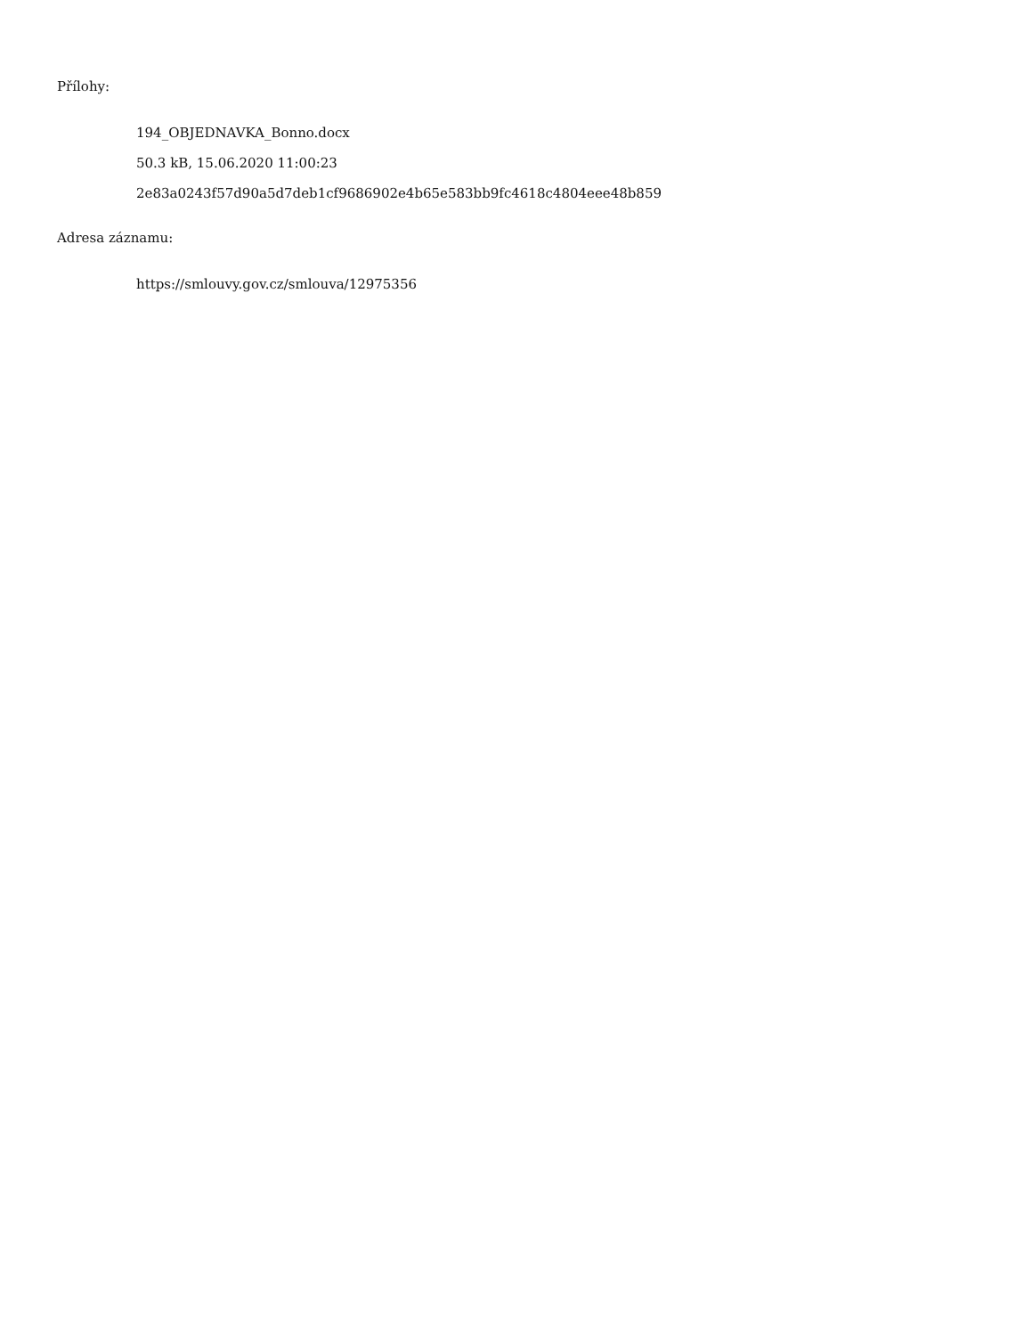Přílohy:
194_OBJEDNAVKA_Bonno.docx
50.3 kB, 15.06.2020 11:00:23
2e83a0243f57d90a5d7deb1cf9686902e4b65e583bb9fc4618c4804eee48b859
Adresa záznamu:
https://smlouvy.gov.cz/smlouva/12975356